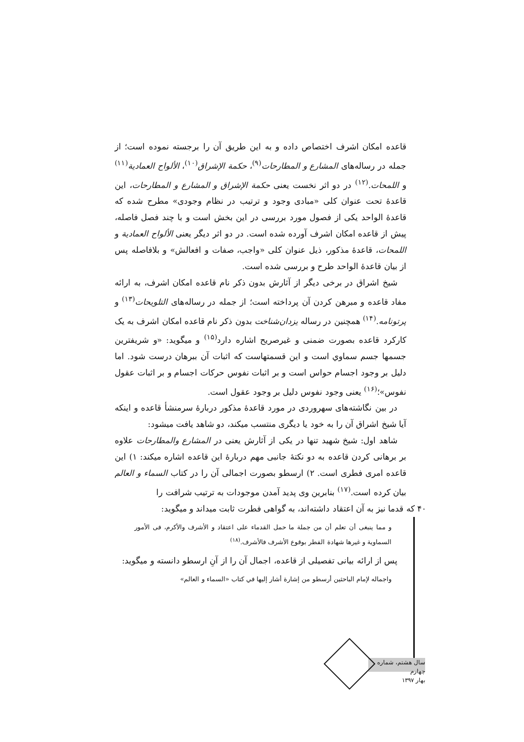قاعده امکان اشرف اختصاص داده و به این طریق آن را برجسته نموده است؛ از جمله در رساله‌های المشارع و المطارحات<sup>(۹)</sup>، حکمة الإشراق<sup>(۱۰)</sup>، الألواح العمادية<sup>(۱۱)</sup> و اللمحات.<sup>(۱۲)</sup> در دو اثر نخست یعنی حکمة الإشراق و المشارع و المطارحات، این قاعدهٔ تحت عنوان کلی «مبادی وجود و ترتیب در نظام وجودی» مطرح شده که قاعدهٔ الواحد یکی از فصول مورد بررسی در این بخش است و با چند فصل فاصله، پیش از قاعده امکان اشرف آورده شده است. در دو اثر دیگر یعنی الألواح العمادية و اللمحات، قاعدهٔ مذکور، ذیل عنوان کلی «واجب، صفات و افعالش» و بلافاصله پس از بیان قاعدهٔ الواحد طرح و بررسی شده است.
شیخ اشراق در برخی دیگر از آثارش بدون ذکر نام قاعده امکان اشرف، به ارائه مفاد قاعده و مبرهن کردن آن پرداخته است؛ از جمله در رساله‌های التلويحات<sup>(۱۳)</sup> و پرتونامه.<sup>(۱۴)</sup> همچنین در رساله یزدان‌شناخت بدون ذکر نام قاعده امکان اشرف به یک کارکرد قاعده بصورت ضمنی و غیرصریح اشاره دارد<sup>(۱۵)</sup> و میگوید: «و شریفترین جسمها جسم سماوي است و این قسمتهاست که اثبات آن ببرهان درست شود. اما دلیل بر وجود اجسام حواس است و بر اثبات نفوس حرکات اجسام و بر اثبات عقول نفوس»؛<sup>(۱۶)</sup> یعنی وجود نفوس دلیل بر وجود عقول است.
در بین نگاشته‌های سهروردی در مورد قاعدهٔ مذکور دربارهٔ سرمنشأ قاعده و اینکه آیا شیخ اشراق آن را به خود یا دیگری منتسب میکند، دو شاهد یافت میشود:
شاهد اول: شیخ شهید تنها در یکی از آثارش یعنی در المشارع والمطارحات علاوه بر برهانی کردن قاعده به دو نکتهٔ جانبی مهم دربارهٔ این قاعده اشاره میکند: ۱) این قاعده امری فطری است. ۲) ارسطو بصورت اجمالی آن را در کتاب السماء و العالم بیان کرده است.<sup>(۱۷)</sup> بنابرین وی پدید آمدن موجودات به ترتیب شرافت را
۴۰ که قدما نیز به آن اعتقاد داشته‌اند، به گواهی فطرت ثابت میداند و میگوید:
و مما ينبغی أن تعلم أن من جملة ما حمل القدماء علی اعتقاد و الأشرف والأكرم، فی الأمور السماوية و غيرها شهادة الفطر بوقوع الأشرف فالأشرف.<sup>(۱۸)</sup>
پس از ارائه بیانی تفصیلی از قاعده، اجمال آن را از آنِ ارسطو دانسته و میگوید:
واجماله لإمام الباحثين أرسطو من إشارة أشار إليها في كتاب «السماء و العالم»
سال هشتم، شماره چهارم
بهار ۱۳۹۷